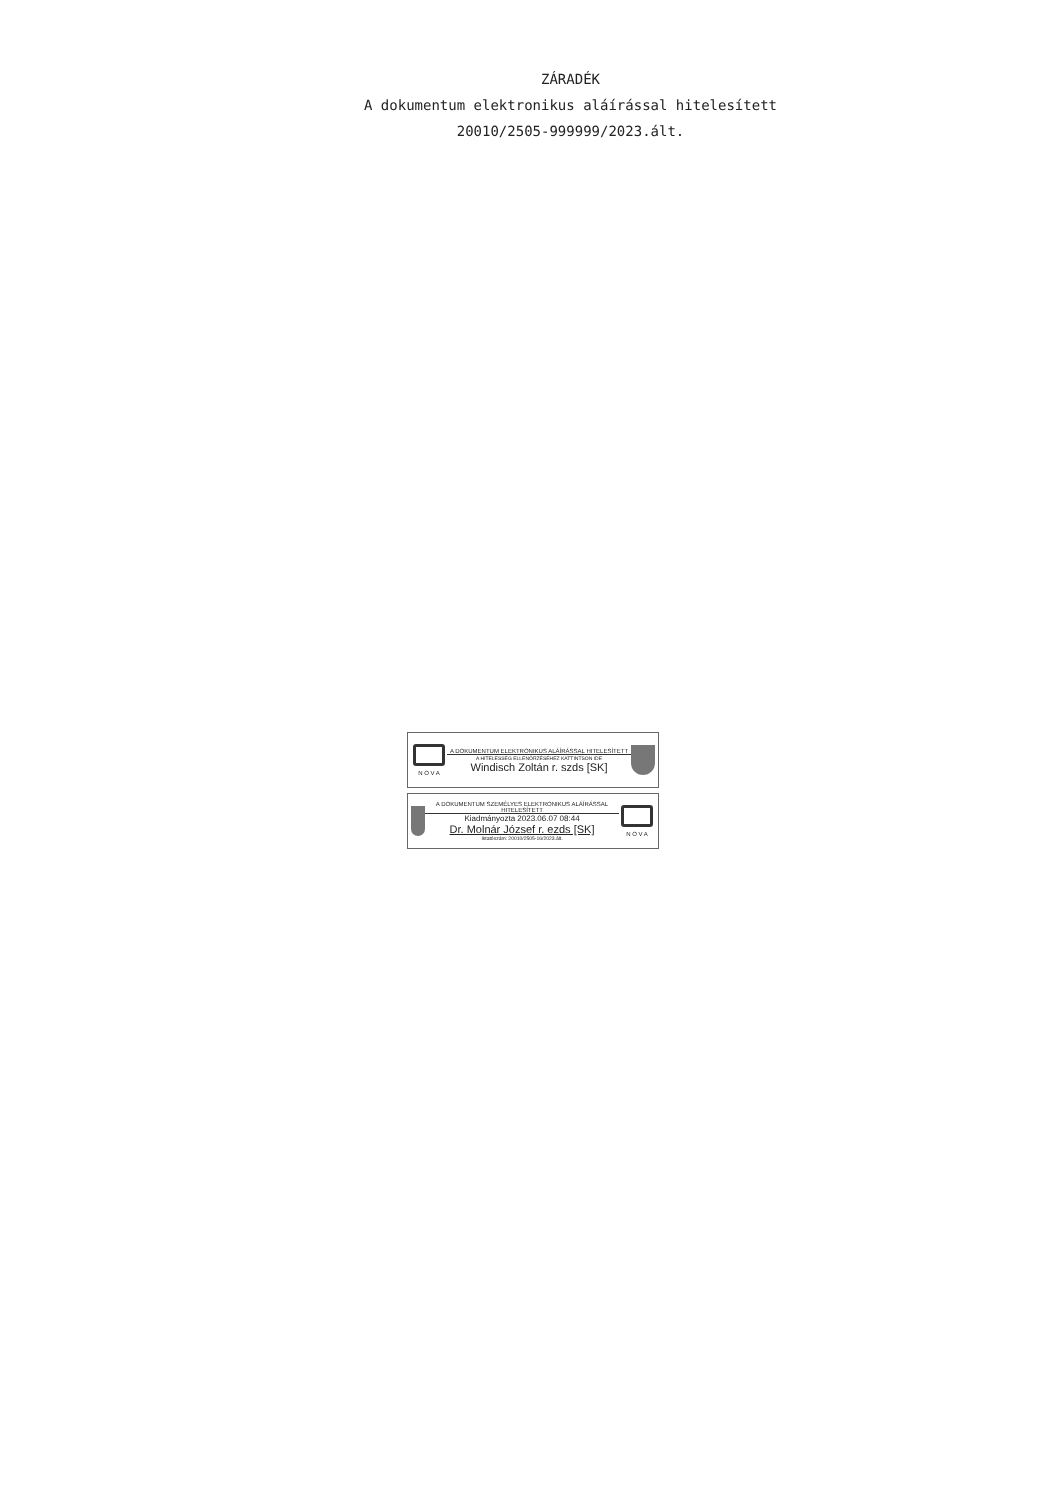ZÁRADÉK
A dokumentum elektronikus aláírással hitelesített
20010/2505-999999/2023.ált.
N O V A
A DOKUMENTUM ELEKTRONIKUS ALÁÍRÁSSAL HITELESÍTETT
A HITELESSÉG ELLENŐRZÉSÉHEZ KATTINTSON IDE
Windisch Zoltán r. szds [SK]
A DOKUMENTUM SZEMÉLYES ELEKTRONIKUS ALÁÍRÁSSAL HITELESÍTETT
Kiadmányozta 2023.06.07 08:44
Dr. Molnár József r. ezds [SK]
Iktatószám: 20010/2505-16/2023.ált.
N O V A